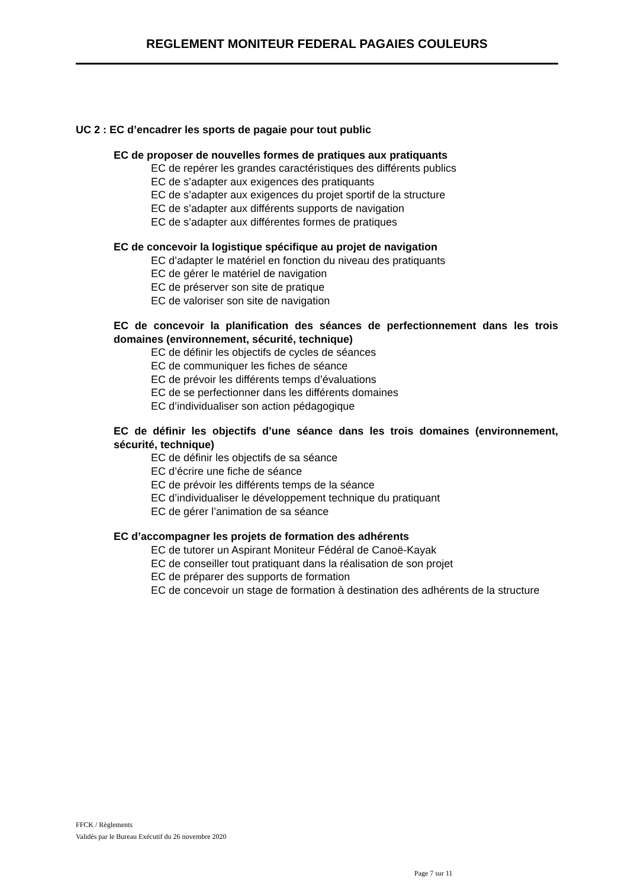REGLEMENT MONITEUR FEDERAL PAGAIES COULEURS
UC 2 : EC d’encadrer les sports de pagaie pour tout public
EC de proposer de nouvelles formes de pratiques aux pratiquants
EC de repérer les grandes caractéristiques des différents publics
EC de s’adapter aux exigences des pratiquants
EC de s’adapter aux exigences du projet sportif de la structure
EC de s’adapter aux différents supports de navigation
EC de s’adapter aux différentes formes de pratiques
EC de concevoir la logistique spécifique au projet de navigation
EC d’adapter le matériel en fonction du niveau des pratiquants
EC de gérer le matériel de navigation
EC de préserver son site de pratique
EC de valoriser son site de navigation
EC de concevoir la planification des séances de perfectionnement dans les trois domaines (environnement, sécurité, technique)
EC de définir les objectifs de cycles de séances
EC de communiquer les fiches de séance
EC de prévoir les différents temps d’évaluations
EC de se perfectionner dans les différents domaines
EC d’individualiser son action pédagogique
EC de définir les objectifs d’une séance dans les trois domaines (environnement, sécurité, technique)
EC de définir les objectifs de sa séance
EC d’écrire une fiche de séance
EC de prévoir les différents temps de la séance
EC d’individualiser le développement technique du pratiquant
EC de gérer l’animation de sa séance
EC d’accompagner les projets de formation des adhérents
EC de tutorer un Aspirant Moniteur Fédéral de Canoë-Kayak
EC de conseiller tout pratiquant dans la réalisation de son projet
EC de préparer des supports de formation
EC de concevoir un stage de formation à destination des adhérents de la structure
FFCK / Règlements
Validés par le Bureau Exécutif du 26 novembre 2020
Page 7 sur 11